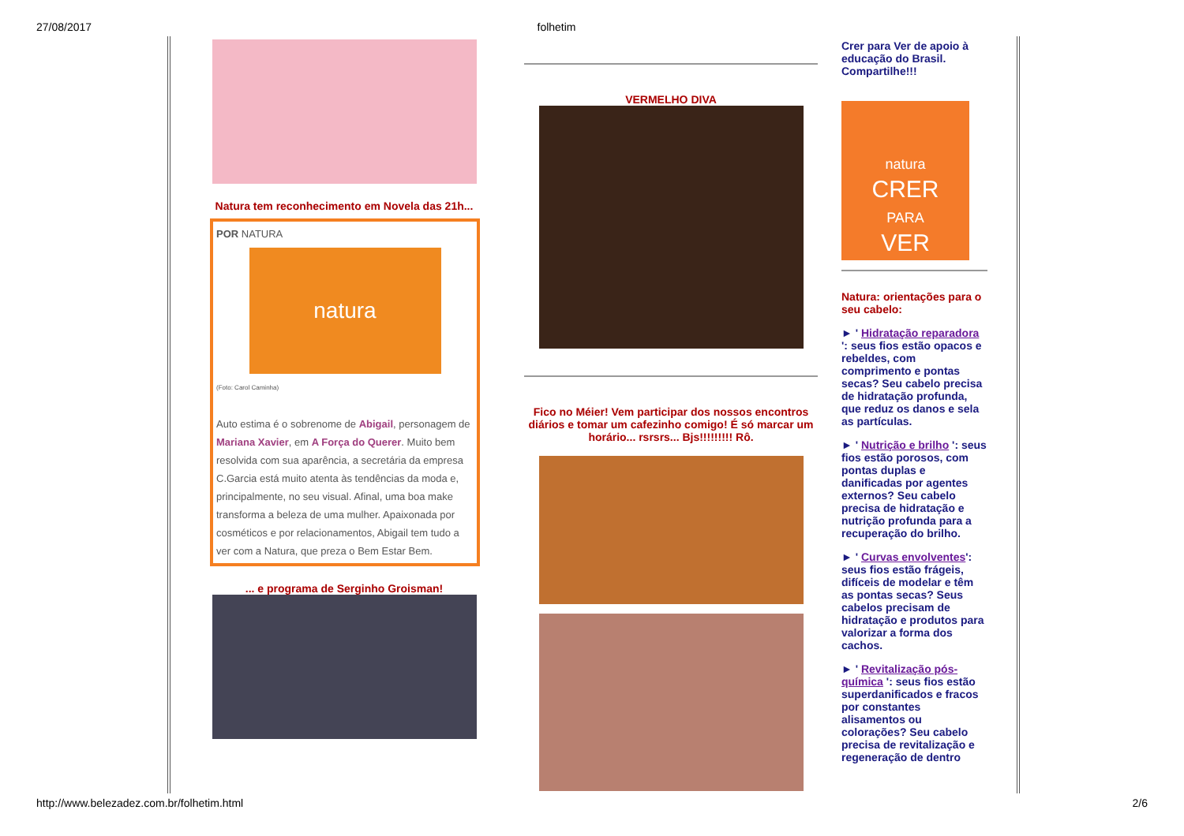27/08/2017 folhetim
Natura tem reconhecimento em Novela das 21h...
POR NATURA
natura
(Foto: Carol Caminha)
Auto estima é o sobrenome de Abigail, personagem de Mariana Xavier, em A Força do Querer. Muito bem resolvida com sua aparência, a secretária da empresa C.Garcia está muito atenta às tendências da moda e, principalmente, no seu visual. Afinal, uma boa make transforma a beleza de uma mulher. Apaixonada por cosméticos e por relacionamentos, Abigail tem tudo a ver com a Natura, que preza o Bem Estar Bem.
... e programa de Serginho Groisman!
VERMELHO DIVA
Fico no Méier! Vem participar dos nossos encontros diários e tomar um cafezinho comigo! É só marcar um horário... rsrsrs... Bjs!!!!!!!!! Rô.
Crer para Ver de apoio à educação do Brasil. Compartilhe!!!
natura
CRER
PARA
VER
Natura: orientações para o seu cabelo:
► ' Hidratação reparadora ': seus fios estão opacos e rebeldes, com comprimento e pontas secas? Seu cabelo precisa de hidratação profunda, que reduz os danos e sela as partículas.
► ' Nutrição e brilho ': seus fios estão porosos, com pontas duplas e danificadas por agentes externos? Seu cabelo precisa de hidratação e nutrição profunda para a recuperação do brilho.
► ' Curvas envolventes': seus fios estão frágeis, difíceis de modelar e têm as pontas secas? Seus cabelos precisam de hidratação e produtos para valorizar a forma dos cachos.
► ' Revitalização pós-química ': seus fios estão superdanificados e fracos por constantes alisamentos ou colorações? Seu cabelo precisa de revitalização e regeneração de dentro
http://www.belezadez.com.br/folhetim.html 2/6